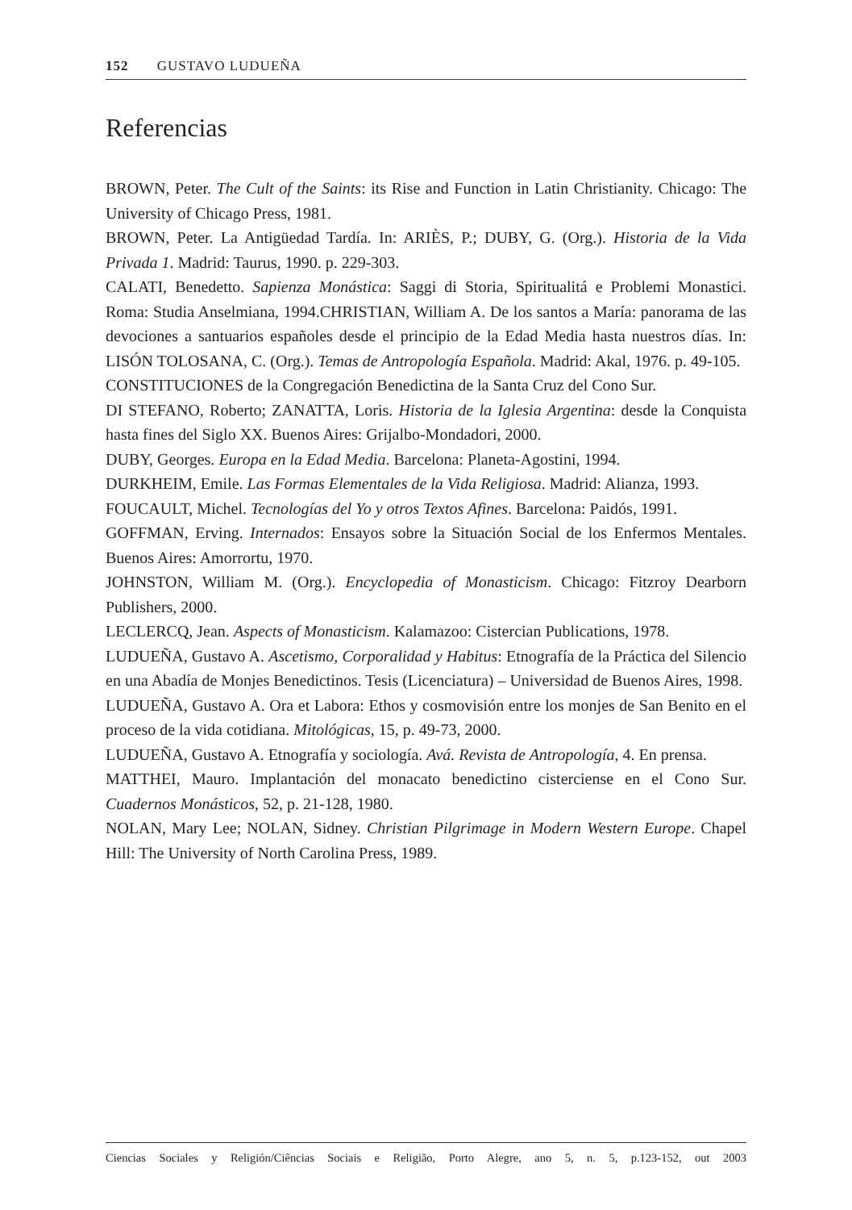152 GUSTAVO LUDUEÑA
Referencias
BROWN, Peter. The Cult of the Saints: its Rise and Function in Latin Christianity. Chicago: The University of Chicago Press, 1981.
BROWN, Peter. La Antigüedad Tardía. In: ARIÈS, P.; DUBY, G. (Org.). Historia de la Vida Privada 1. Madrid: Taurus, 1990. p. 229-303.
CALATI, Benedetto. Sapienza Monástica: Saggi di Storia, Spiritualitá e Problemi Monastici. Roma: Studia Anselmiana, 1994.CHRISTIAN, William A. De los santos a María: panorama de las devociones a santuarios españoles desde el principio de la Edad Media hasta nuestros días. In: LISÓN TOLOSANA, C. (Org.). Temas de Antropología Española. Madrid: Akal, 1976. p. 49-105.
CONSTITUCIONES de la Congregación Benedictina de la Santa Cruz del Cono Sur.
DI STEFANO, Roberto; ZANATTA, Loris. Historia de la Iglesia Argentina: desde la Conquista hasta fines del Siglo XX. Buenos Aires: Grijalbo-Mondadori, 2000.
DUBY, Georges. Europa en la Edad Media. Barcelona: Planeta-Agostini, 1994.
DURKHEIM, Emile. Las Formas Elementales de la Vida Religiosa. Madrid: Alianza, 1993.
FOUCAULT, Michel. Tecnologías del Yo y otros Textos Afines. Barcelona: Paidós, 1991.
GOFFMAN, Erving. Internados: Ensayos sobre la Situación Social de los Enfermos Mentales. Buenos Aires: Amorrortu, 1970.
JOHNSTON, William M. (Org.). Encyclopedia of Monasticism. Chicago: Fitzroy Dearborn Publishers, 2000.
LECLERCQ, Jean. Aspects of Monasticism. Kalamazoo: Cistercian Publications, 1978.
LUDUEÑA, Gustavo A. Ascetismo, Corporalidad y Habitus: Etnografía de la Práctica del Silencio en una Abadía de Monjes Benedictinos. Tesis (Licenciatura) – Universidad de Buenos Aires, 1998.
LUDUEÑA, Gustavo A. Ora et Labora: Ethos y cosmovisión entre los monjes de San Benito en el proceso de la vida cotidiana. Mitológicas, 15, p. 49-73, 2000.
LUDUEÑA, Gustavo A. Etnografía y sociología. Avá. Revista de Antropología, 4. En prensa.
MATTHEI, Mauro. Implantación del monacato benedictino cisterciense en el Cono Sur. Cuadernos Monásticos, 52, p. 21-128, 1980.
NOLAN, Mary Lee; NOLAN, Sidney. Christian Pilgrimage in Modern Western Europe. Chapel Hill: The University of North Carolina Press, 1989.
Ciencias Sociales y Religión/Ciências Sociais e Religião, Porto Alegre, ano 5, n. 5, p.123-152, out 2003